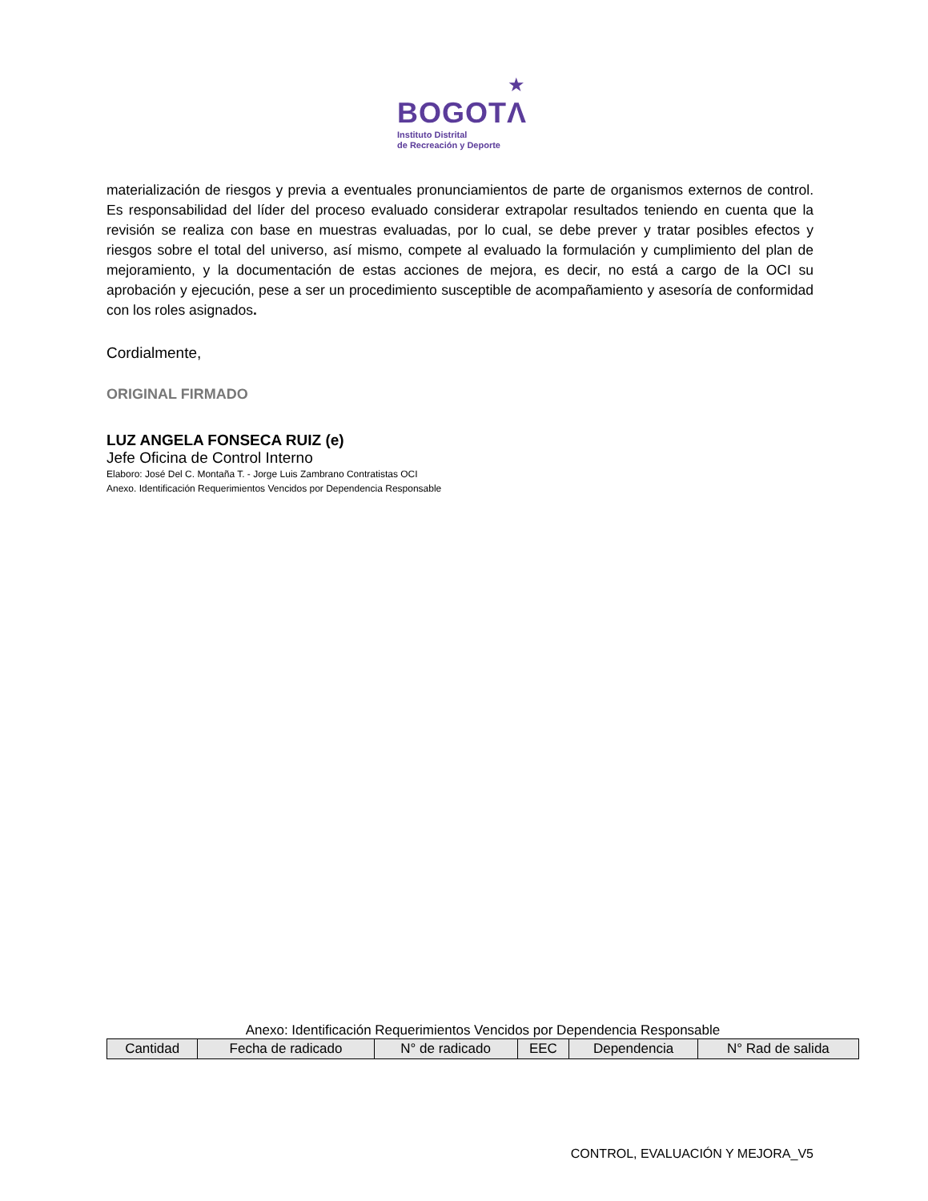★
BOGOTΛ
Instituto Distrital
de Recreación y Deporte
materialización de riesgos y previa a eventuales pronunciamientos de parte de organismos externos de control. Es responsabilidad del líder del proceso evaluado considerar extrapolar resultados teniendo en cuenta que la revisión se realiza con base en muestras evaluadas, por lo cual, se debe prever y tratar posibles efectos y riesgos sobre el total del universo, así mismo, compete al evaluado la formulación y cumplimiento del plan de mejoramiento, y la documentación de estas acciones de mejora, es decir, no está a cargo de la OCI su aprobación y ejecución, pese a ser un procedimiento susceptible de acompañamiento y asesoría de conformidad con los roles asignados.
Cordialmente,
ORIGINAL FIRMADO
LUZ ANGELA FONSECA RUIZ (e)
Jefe Oficina de Control Interno
Elaboro: José Del C. Montaña T. - Jorge Luis Zambrano Contratistas OCI
Anexo. Identificación Requerimientos Vencidos por Dependencia Responsable
Anexo: Identificación Requerimientos Vencidos por Dependencia Responsable
| Cantidad | Fecha de radicado | N° de radicado | EEC | Dependencia | N° Rad de salida |
| --- | --- | --- | --- | --- | --- |
CONTROL, EVALUACIÓN Y MEJORA_V5